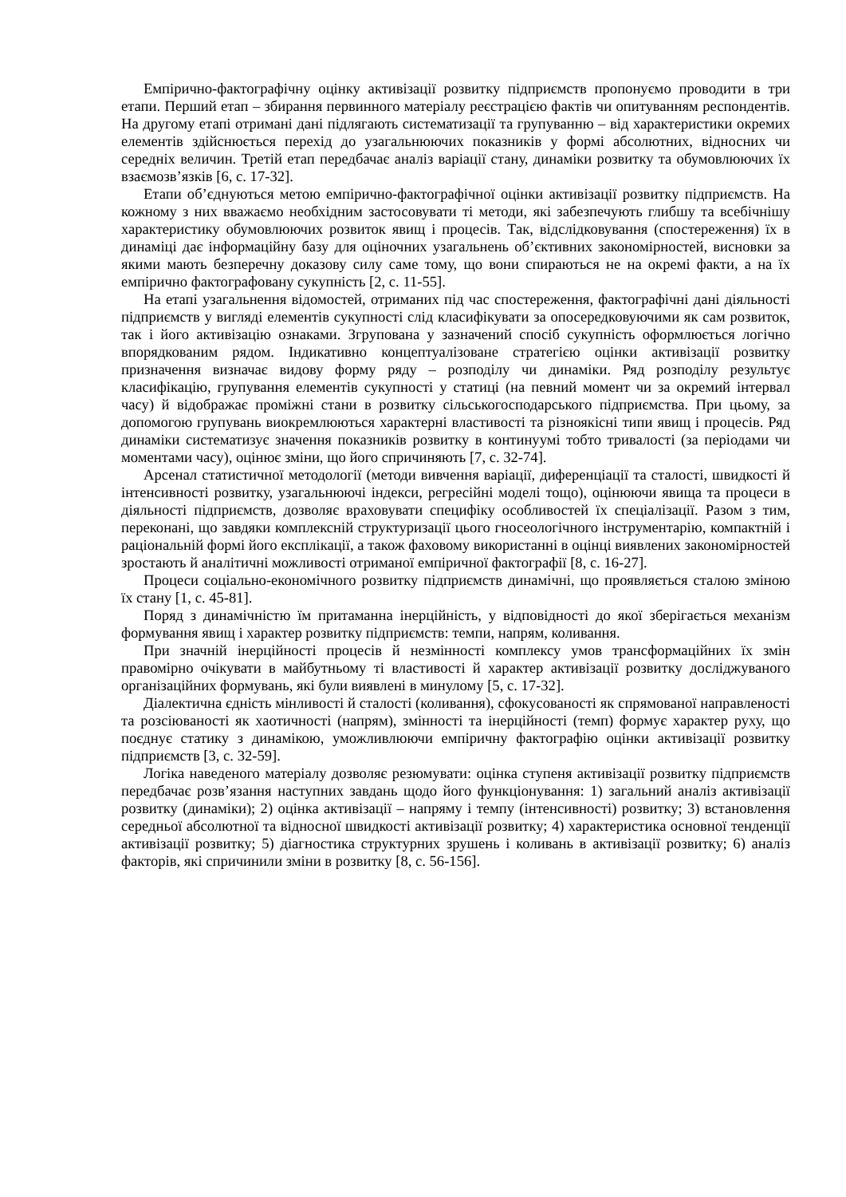Емпірично-фактографічну оцінку активізації розвитку підприємств пропонуємо проводити в три етапи. Перший етап – збирання первинного матеріалу реєстрацією фактів чи опитуванням респондентів. На другому етапі отримані дані підлягають систематизації та групуванню – від характеристики окремих елементів здійснюється перехід до узагальнюючих показників у формі абсолютних, відносних чи середніх величин. Третій етап передбачає аналіз варіації стану, динаміки розвитку та обумовлюючих їх взаємозв’язків [6, с. 17-32].
Етапи об’єднуються метою емпірично-фактографічної оцінки активізації розвитку підприємств. На кожному з них вважаємо необхідним застосовувати ті методи, які забезпечують глибшу та всебічнішу характеристику обумовлюючих розвиток явищ і процесів. Так, відслідковування (спостереження) їх в динаміці дає інформаційну базу для оціночних узагальнень об’єктивних закономірностей, висновки за якими мають безперечну доказову силу саме тому, що вони спираються не на окремі факти, а на їх емпірично фактографовану сукупність [2, с. 11-55].
На етапі узагальнення відомостей, отриманих під час спостереження, фактографічні дані діяльності підприємств у вигляді елементів сукупності слід класифікувати за опосередковуючими як сам розвиток, так і його активізацію ознаками. Згрупована у зазначений спосіб сукупність оформлюється логічно впорядкованим рядом. Індикативно концептуалізоване стратегією оцінки активізації розвитку призначення визначає видову форму ряду – розподілу чи динаміки. Ряд розподілу результує класифікацію, групування елементів сукупності у статиці (на певний момент чи за окремий інтервал часу) й відображає проміжні стани в розвитку сільськогосподарського підприємства. При цьому, за допомогою групувань виокремлюються характерні властивості та різноякісні типи явищ і процесів. Ряд динаміки систематизує значення показників розвитку в континуумі тобто тривалості (за періодами чи моментами часу), оцінює зміни, що його спричиняють [7, с. 32-74].
Арсенал статистичної методології (методи вивчення варіації, диференціації та сталості, швидкості й інтенсивності розвитку, узагальнюючі індекси, регресійні моделі тощо), оцінюючи явища та процеси в діяльності підприємств, дозволяє враховувати специфіку особливостей їх спеціалізації. Разом з тим, переконані, що завдяки комплексній структуризації цього гносеологічного інструментарію, компактній і раціональній формі його експлікації, а також фаховому використанні в оцінці виявлених закономірностей зростають й аналітичні можливості отриманої емпіричної фактографії [8, с. 16-27].
Процеси соціально-економічного розвитку підприємств динамічні, що проявляється сталою зміною їх стану [1, с. 45-81].
Поряд з динамічністю їм притаманна інерційність, у відповідності до якої зберігається механізм формування явищ і характер розвитку підприємств: темпи, напрям, коливання.
При значній інерційності процесів й незмінності комплексу умов трансформаційних їх змін правомірно очікувати в майбутньому ті властивості й характер активізації розвитку досліджуваного організаційних формувань, які були виявлені в минулому [5, с. 17-32].
Діалектична єдність мінливості й сталості (коливання), сфокусованості як спрямованої направленості та розсіюваності як хаотичності (напрям), змінності та інерційності (темп) формує характер руху, що поєднує статику з динамікою, уможливлюючи емпіричну фактографію оцінки активізації розвитку підприємств [3, с. 32-59].
Логіка наведеного матеріалу дозволяє резюмувати: оцінка ступеня активізації розвитку підприємств передбачає розв’язання наступних завдань щодо його функціонування: 1) загальний аналіз активізації розвитку (динаміки); 2) оцінка активізації – напряму і темпу (інтенсивності) розвитку; 3) встановлення середньої абсолютної та відносної швидкості активізації розвитку; 4) характеристика основної тенденції активізації розвитку; 5) діагностика структурних зрушень і коливань в активізації розвитку; 6) аналіз факторів, які спричинили зміни в розвитку [8, с. 56-156].